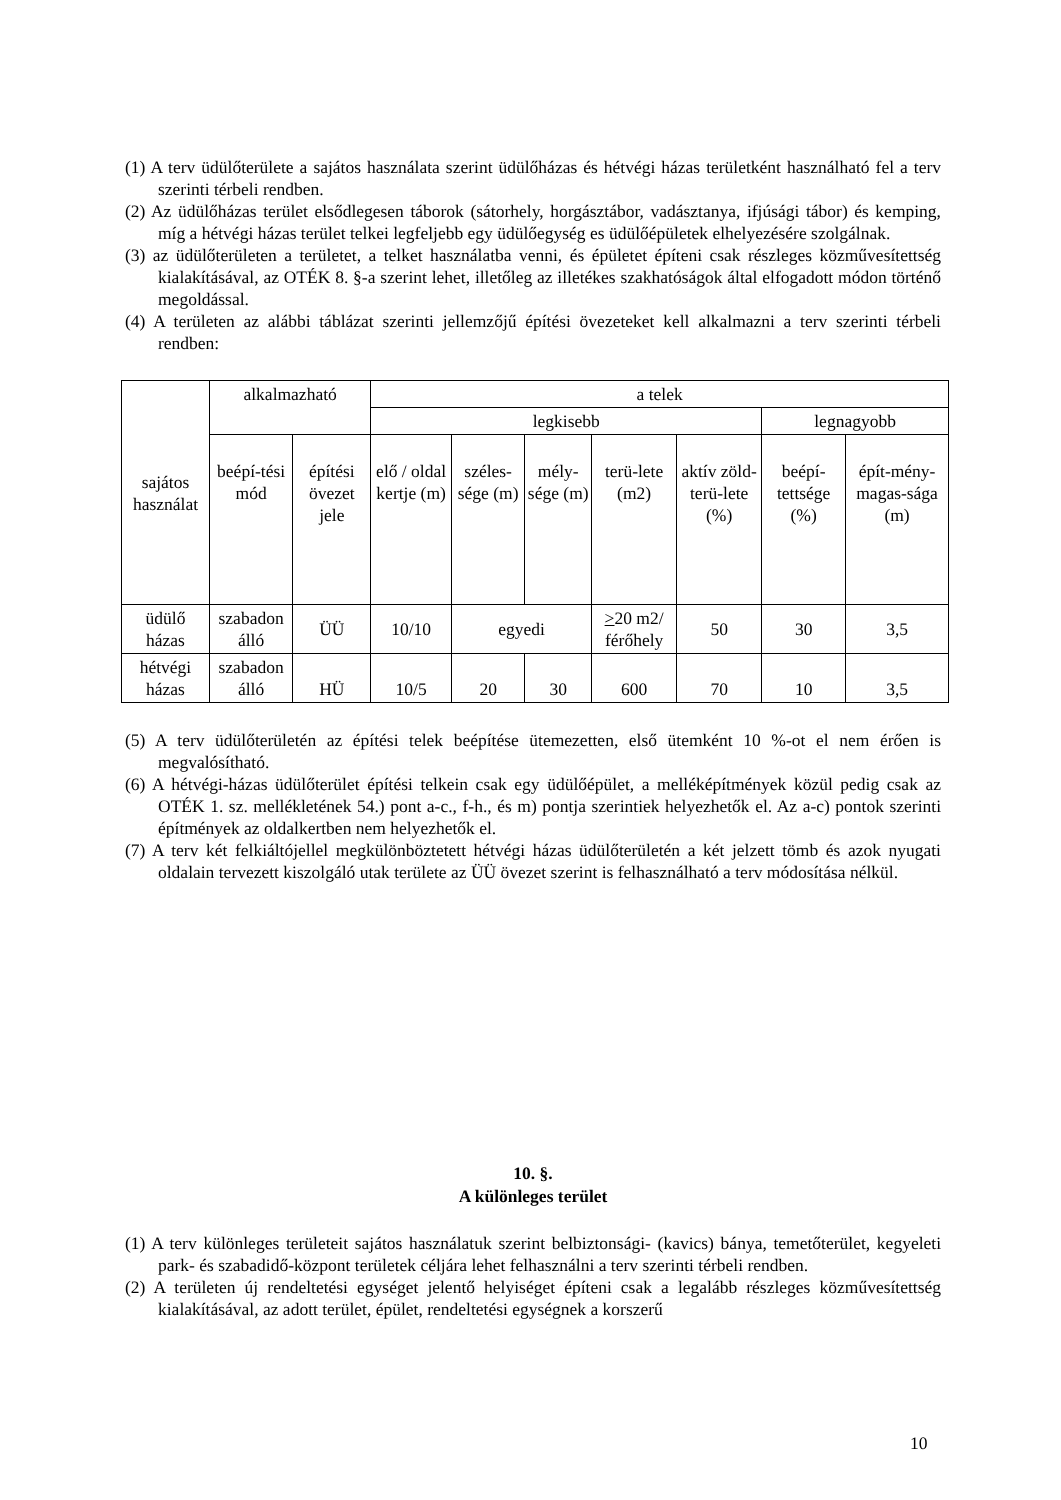(1) A terv üdülőterülete a sajátos használata szerint üdülőházas és hétvégi házas területként használható fel a terv szerinti térbeli rendben.
(2) Az üdülőházas terület elsődlegesen táborok (sátorhely, horgásztábor, vadásztanya, ifjúsági tábor) és kemping, míg a hétvégi házas terület telkei legfeljebb egy üdülőegység es üdülőépületek elhelyezésére szolgálnak.
(3) az üdülőterületen a területet, a telket használatba venni, és épületet építeni csak részleges közművesítettség kialakításával, az OTÉK 8. §-a szerint lehet, illetőleg az illetékes szakhatóságok által elfogadott módon történő megoldással.
(4) A területen az alábbi táblázat szerinti jellemzőjű építési övezeteket kell alkalmazni a terv szerinti térbeli rendben:
| sajátos használat | alkalmazható | | a telek | | | | | | |
| --- | --- | --- | --- | --- | --- | --- | --- | --- | --- |
| | | | legkisebb | | | | | legnagyobb | |
| | beépí-tési mód | építési övezet jele | elő / oldal kertje (m) | széles-sége (m) | mély-sége (m) | terü-lete (m2) | aktív zöld-terü-lete (%) | beépí-tettsége (%) | épít-mény-magas-sága (m) |
| üdülő házas | szabadon álló | ÜÜ | 10/10 | egyedi | | > 20 m2/ férőhely | 50 | 30 | 3,5 |
| hétvégi házas | szabadon álló | HÜ | 10/5 | 20 | 30 | 600 | 70 | 10 | 3,5 |
(5) A terv üdülőterületén az építési telek beépítése ütemezetten, első ütemként 10 %-ot el nem érően is megvalósítható.
(6) A hétvégi-házas üdülőterület építési telkein csak egy üdülőépület, a melléképítmények közül pedig csak az OTÉK 1. sz. mellékletének 54.) pont a-c., f-h., és m) pontja szerintiek helyezhetők el. Az a-c) pontok szerinti építmények az oldalkertben nem helyezhetők el.
(7) A terv két felkiáltójellel megkülönböztetett hétvégi házas üdülőterületén a két jelzett tömb és azok nyugati oldalain tervezett kiszolgáló utak területe az ÜÜ övezet szerint is felhasználható a terv módosítása nélkül.
10. §.
A különleges terület
(1) A terv különleges területeit sajátos használatuk szerint belbiztonsági- (kavics) bánya, temetőterület, kegyeleti park- és szabadidő-központ területek céljára lehet felhasználni a terv szerinti térbeli rendben.
(2) A területen új rendeltetési egységet jelentő helyiséget építeni csak a legalább részleges közművesítettség kialakításával, az adott terület, épület, rendeltetési egységnek a korszerű
10